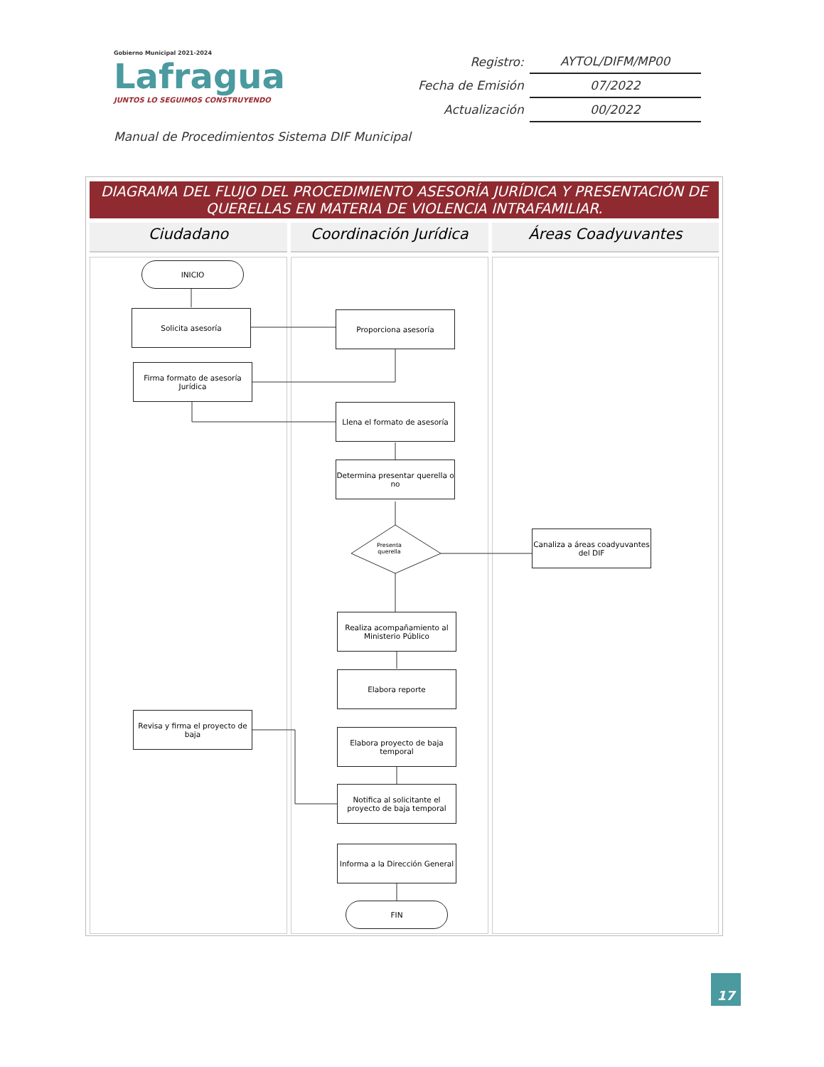Gobierno Municipal 2021-2024
Lafragua
JUNTOS LO SEGUIMOS CONSTRUYENDO
| Registro: | AYTOL/DIFM/MP00 |
| Fecha de Emisión | 07/2022 |
| Actualización | 00/2022 |
Manual de Procedimientos Sistema DIF Municipal
DIAGRAMA DEL FLUJO DEL PROCEDIMIENTO ASESORÍA JURÍDICA Y PRESENTACIÓN DE QUERELLAS EN MATERIA DE VIOLENCIA INTRAFAMILIAR.
Ciudadano Coordinación Jurídica Áreas Coadyuvantes
INICIO
Solicita asesoría Proporciona asesoría
Firma formato de asesoría Jurídica
Llena el formato de asesoría
Determina presentar querella o no
Presenta
querella
Canaliza a áreas coadyuvantes del DIF
Realiza acompañamiento al Ministerio Público
Elabora reporte
Revisa y firma el proyecto de baja
Elabora proyecto de baja temporal
Notifica al solicitante el proyecto de baja temporal
Informa a la Dirección General
FIN
17